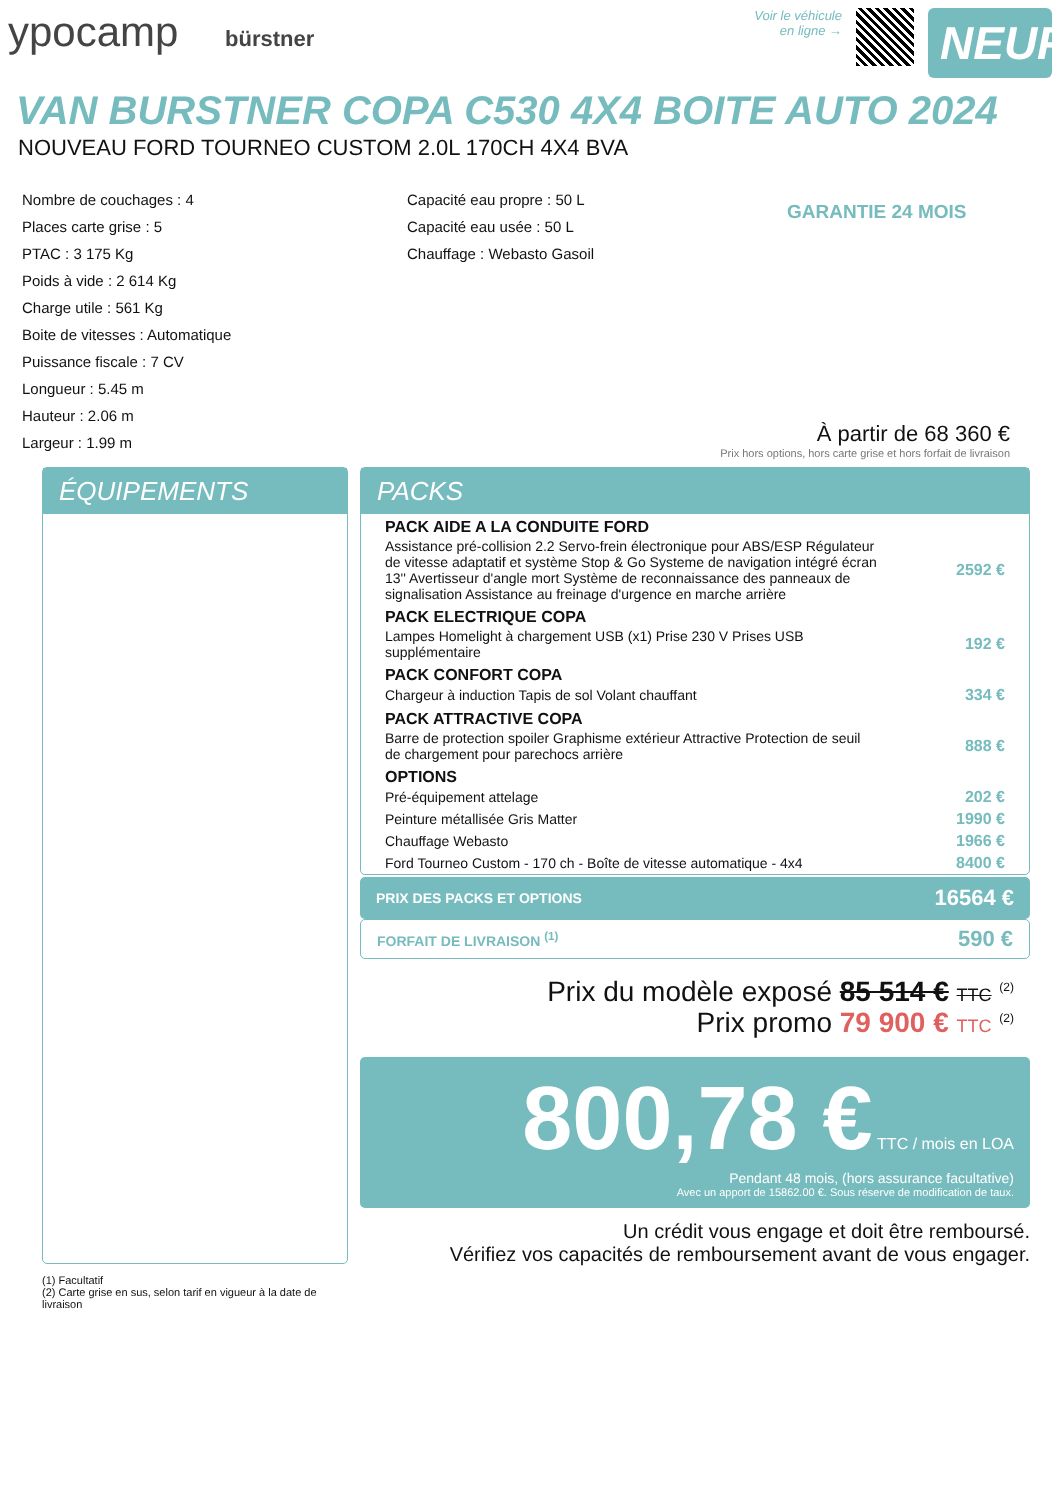ypocamp bürstner
Voir le véhicule
en ligne →
NEUF
VAN BURSTNER COPA C530 4X4 BOITE AUTO 2024
NOUVEAU FORD TOURNEO CUSTOM 2.0L 170CH 4X4 BVA
Nombre de couchages : 4
Places carte grise : 5
PTAC : 3 175 Kg
Poids à vide : 2 614 Kg
Charge utile : 561 Kg
Boite de vitesses : Automatique
Puissance fiscale : 7 CV
Longueur : 5.45 m
Hauteur : 2.06 m
Largeur : 1.99 m
Capacité eau propre : 50 L
Capacité eau usée : 50 L
Chauffage : Webasto Gasoil
GARANTIE 24 MOIS
À partir de 68 360 €
Prix hors options, hors carte grise et hors forfait de livraison
ÉQUIPEMENTS
(1) Facultatif
(2) Carte grise en sus, selon tarif en vigueur à la date de livraison
PACKS
| PACK AIDE A LA CONDUITE FORD | |
| --- | --- |
| Assistance pré-collision 2.2 Servo-frein électronique pour ABS/ESP Régulateur de vitesse adaptatif et système Stop & Go Systeme de navigation intégré écran 13'' Avertisseur d'angle mort Système de reconnaissance des panneaux de signalisation Assistance au freinage d'urgence en marche arrière | 2592 € |
| PACK ELECTRIQUE COPA | |
| Lampes Homelight à chargement USB (x1) Prise 230 V Prises USB supplémentaire | 192 € |
| PACK CONFORT COPA | |
| Chargeur à induction Tapis de sol Volant chauffant | 334 € |
| PACK ATTRACTIVE COPA | |
| Barre de protection spoiler Graphisme extérieur Attractive Protection de seuil de chargement pour parechocs arrière | 888 € |
| OPTIONS | |
| Pré-équipement attelage | 202 € |
| Peinture métallisée Gris Matter | 1990 € |
| Chauffage Webasto | 1966 € |
| Ford Tourneo Custom - 170 ch - Boîte de vitesse automatique - 4x4 | 8400 € |
PRIX DES PACKS ET OPTIONS 16564 €
FORFAIT DE LIVRAISON <sup>(1)</sup> 590 €
Prix du modèle exposé 85 514 € TTC <sup>(2)</sup>
Prix promo 79 900 € TTC <sup>(2)</sup>
800,78 € TTC / mois en LOA
Pendant 48 mois, (hors assurance facultative)
Avec un apport de 15862.00 €. Sous réserve de modification de taux.
Un crédit vous engage et doit être remboursé.
Vérifiez vos capacités de remboursement avant de vous engager.